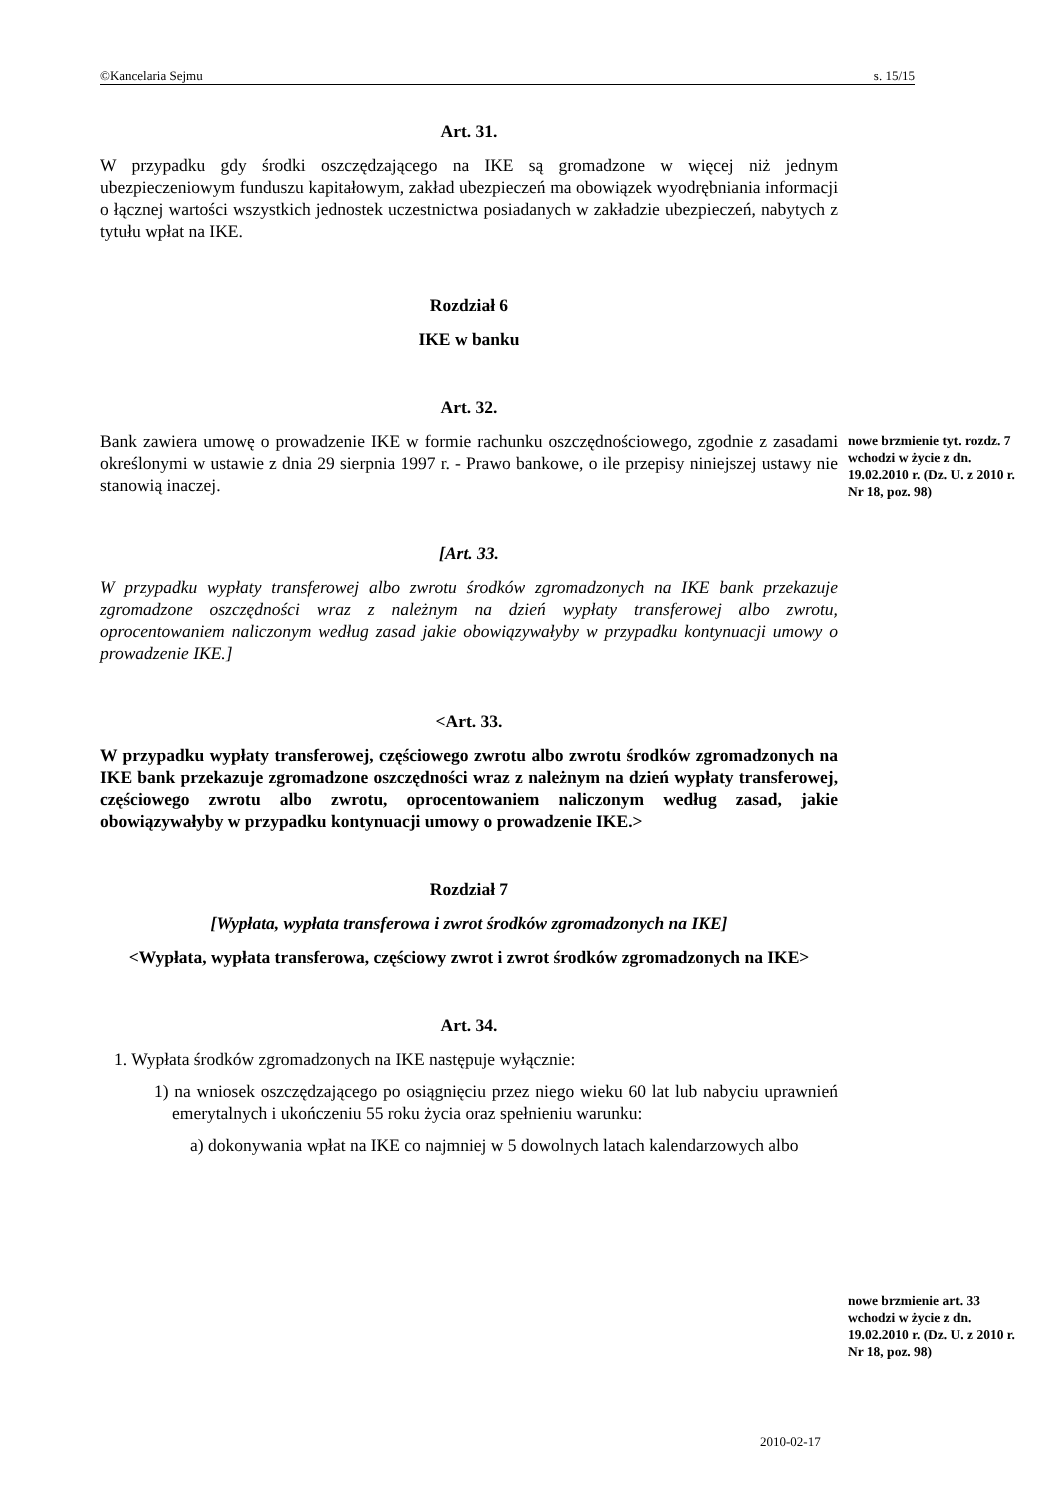©Kancelaria Sejmu s. 15/15
Art. 31.
W przypadku gdy środki oszczędzającego na IKE są gromadzone w więcej niż jednym ubezpieczeniowym funduszu kapitałowym, zakład ubezpieczeń ma obowiązek wyodrębniania informacji o łącznej wartości wszystkich jednostek uczestnictwa posiadanych w zakładzie ubezpieczeń, nabytych z tytułu wpłat na IKE.
Rozdział 6
IKE w banku
Art. 32.
Bank zawiera umowę o prowadzenie IKE w formie rachunku oszczędnościowego, zgodnie z zasadami określonymi w ustawie z dnia 29 sierpnia 1997 r. - Prawo bankowe, o ile przepisy niniejszej ustawy nie stanowią inaczej.
[Art. 33.
W przypadku wypłaty transferowej albo zwrotu środków zgromadzonych na IKE bank przekazuje zgromadzone oszczędności wraz z należnym na dzień wypłaty transferowej albo zwrotu, oprocentowaniem naliczonym według zasad jakie obowiązywałyby w przypadku kontynuacji umowy o prowadzenie IKE.]
<Art. 33.
W przypadku wypłaty transferowej, częściowego zwrotu albo zwrotu środków zgromadzonych na IKE bank przekazuje zgromadzone oszczędności wraz z należnym na dzień wypłaty transferowej, częściowego zwrotu albo zwrotu, oprocentowaniem naliczonym według zasad, jakie obowiązywałyby w przypadku kontynuacji umowy o prowadzenie IKE.>
Rozdział 7
[Wypłata, wypłata transferowa i zwrot środków zgromadzonych na IKE]
<Wypłata, wypłata transferowa, częściowy zwrot i zwrot środków zgromadzonych na IKE>
Art. 34.
1. Wypłata środków zgromadzonych na IKE następuje wyłącznie:
1) na wniosek oszczędzającego po osiągnięciu przez niego wieku 60 lat lub nabyciu uprawnień emerytalnych i ukończeniu 55 roku życia oraz spełnieniu warunku:
a) dokonywania wpłat na IKE co najmniej w 5 dowolnych latach kalendarzowych albo
nowe brzmienie tyt. rozdz. 7 wchodzi w życie z dn. 19.02.2010 r. (Dz. U. z 2010 r. Nr 18, poz. 98)
nowe brzmienie art. 33 wchodzi w życie z dn. 19.02.2010 r. (Dz. U. z 2010 r. Nr 18, poz. 98)
2010-02-17